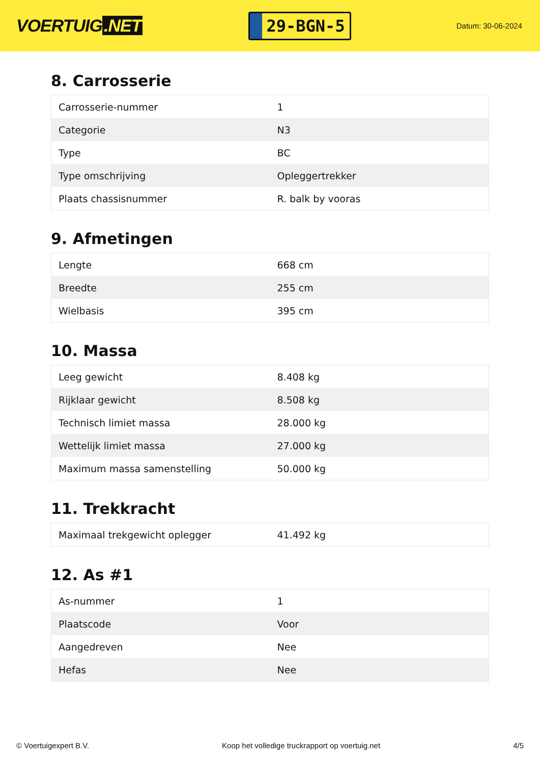VOERTUIG.NET
29-BGN-5
Datum: 30-06-2024
8. Carrosserie
| Carrosserie-nummer | 1 |
| Categorie | N3 |
| Type | BC |
| Type omschrijving | Opleggertrekker |
| Plaats chassisnummer | R. balk by vooras |
9. Afmetingen
| Lengte | 668 cm |
| Breedte | 255 cm |
| Wielbasis | 395 cm |
10. Massa
| Leeg gewicht | 8.408 kg |
| Rijklaar gewicht | 8.508 kg |
| Technisch limiet massa | 28.000 kg |
| Wettelijk limiet massa | 27.000 kg |
| Maximum massa samenstelling | 50.000 kg |
11. Trekkracht
| Maximaal trekgewicht oplegger | 41.492 kg |
12. As #1
| As-nummer | 1 |
| Plaatscode | Voor |
| Aangedreven | Nee |
| Hefas | Nee |
© Voertuigexpert B.V. Koop het volledige truckrapport op voertuig.net 4/5